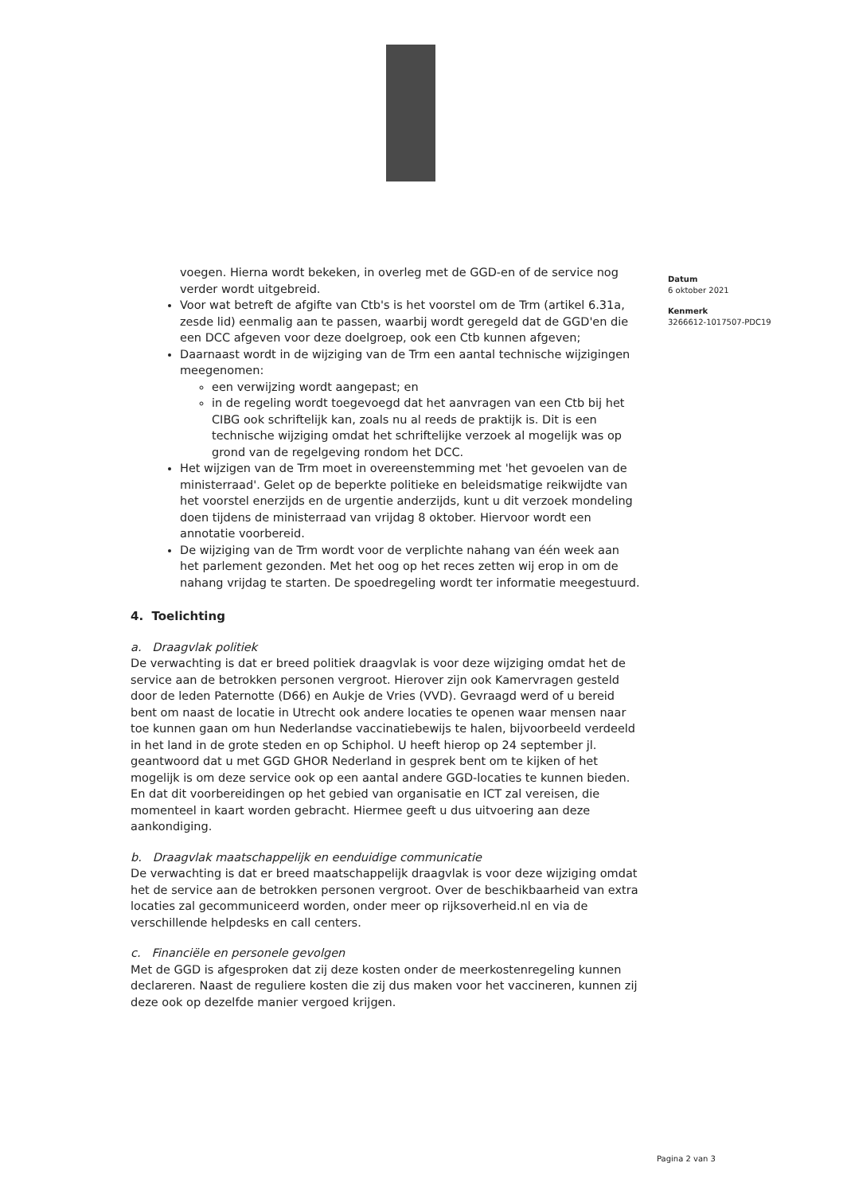voegen. Hierna wordt bekeken, in overleg met de GGD-en of de service nog verder wordt uitgebreid.
Voor wat betreft de afgifte van Ctb's is het voorstel om de Trm (artikel 6.31a, zesde lid) eenmalig aan te passen, waarbij wordt geregeld dat de GGD'en die een DCC afgeven voor deze doelgroep, ook een Ctb kunnen afgeven;
Daarnaast wordt in de wijziging van de Trm een aantal technische wijzigingen meegenomen:
een verwijzing wordt aangepast; en
in de regeling wordt toegevoegd dat het aanvragen van een Ctb bij het CIBG ook schriftelijk kan, zoals nu al reeds de praktijk is. Dit is een technische wijziging omdat het schriftelijke verzoek al mogelijk was op grond van de regelgeving rondom het DCC.
Het wijzigen van de Trm moet in overeenstemming met 'het gevoelen van de ministerraad'. Gelet op de beperkte politieke en beleidsmatige reikwijdte van het voorstel enerzijds en de urgentie anderzijds, kunt u dit verzoek mondeling doen tijdens de ministerraad van vrijdag 8 oktober. Hiervoor wordt een annotatie voorbereid.
De wijziging van de Trm wordt voor de verplichte nahang van één week aan het parlement gezonden. Met het oog op het reces zetten wij erop in om de nahang vrijdag te starten. De spoedregeling wordt ter informatie meegestuurd.
4. Toelichting
a. Draagvlak politiek
De verwachting is dat er breed politiek draagvlak is voor deze wijziging omdat het de service aan de betrokken personen vergroot. Hierover zijn ook Kamervragen gesteld door de leden Paternotte (D66) en Aukje de Vries (VVD). Gevraagd werd of u bereid bent om naast de locatie in Utrecht ook andere locaties te openen waar mensen naar toe kunnen gaan om hun Nederlandse vaccinatiebewijs te halen, bijvoorbeeld verdeeld in het land in de grote steden en op Schiphol. U heeft hierop op 24 september jl. geantwoord dat u met GGD GHOR Nederland in gesprek bent om te kijken of het mogelijk is om deze service ook op een aantal andere GGD-locaties te kunnen bieden. En dat dit voorbereidingen op het gebied van organisatie en ICT zal vereisen, die momenteel in kaart worden gebracht. Hiermee geeft u dus uitvoering aan deze aankondiging.
b. Draagvlak maatschappelijk en eenduidige communicatie
De verwachting is dat er breed maatschappelijk draagvlak is voor deze wijziging omdat het de service aan de betrokken personen vergroot. Over de beschikbaarheid van extra locaties zal gecommuniceerd worden, onder meer op rijksoverheid.nl en via de verschillende helpdesks en call centers.
c. Financiële en personele gevolgen
Met de GGD is afgesproken dat zij deze kosten onder de meerkostenregeling kunnen declareren. Naast de reguliere kosten die zij dus maken voor het vaccineren, kunnen zij deze ook op dezelfde manier vergoed krijgen.
Datum
6 oktober 2021
Kenmerk
3266612-1017507-PDC19
Pagina 2 van 3